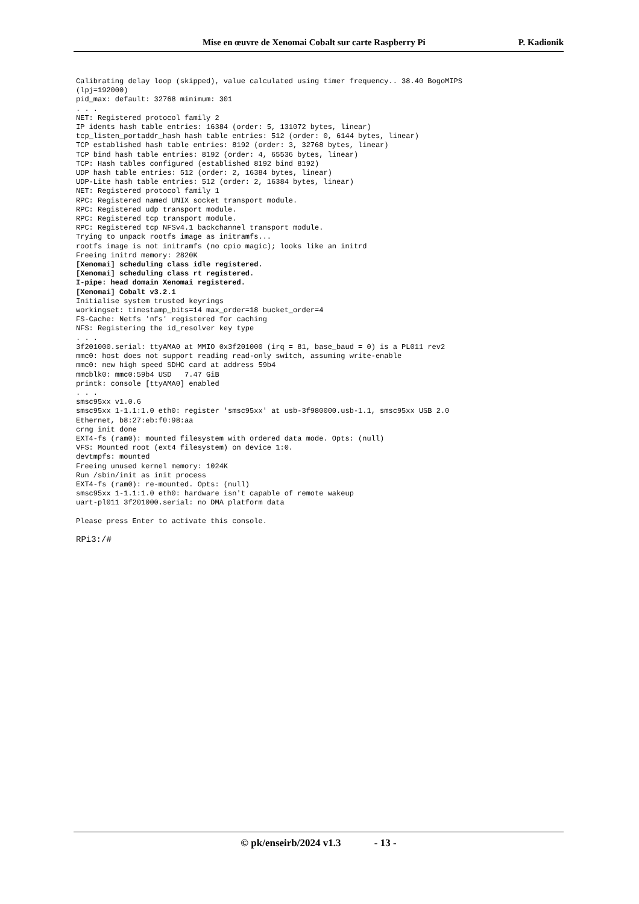Mise en œuvre de Xenomai Cobalt sur carte Raspberry Pi P. Kadionik
Calibrating delay loop (skipped), value calculated using timer frequency.. 38.40 BogoMIPS
(lpj=192000)
pid_max: default: 32768 minimum: 301
. . .
NET: Registered protocol family 2
IP idents hash table entries: 16384 (order: 5, 131072 bytes, linear)
tcp_listen_portaddr_hash hash table entries: 512 (order: 0, 6144 bytes, linear)
TCP established hash table entries: 8192 (order: 3, 32768 bytes, linear)
TCP bind hash table entries: 8192 (order: 4, 65536 bytes, linear)
TCP: Hash tables configured (established 8192 bind 8192)
UDP hash table entries: 512 (order: 2, 16384 bytes, linear)
UDP-Lite hash table entries: 512 (order: 2, 16384 bytes, linear)
NET: Registered protocol family 1
RPC: Registered named UNIX socket transport module.
RPC: Registered udp transport module.
RPC: Registered tcp transport module.
RPC: Registered tcp NFSv4.1 backchannel transport module.
Trying to unpack rootfs image as initramfs...
rootfs image is not initramfs (no cpio magic); looks like an initrd
Freeing initrd memory: 2820K
[Xenomai] scheduling class idle registered.
[Xenomai] scheduling class rt registered.
I-pipe: head domain Xenomai registered.
[Xenomai] Cobalt v3.2.1
Initialise system trusted keyrings
workingset: timestamp_bits=14 max_order=18 bucket_order=4
FS-Cache: Netfs 'nfs' registered for caching
NFS: Registering the id_resolver key type
. . .
3f201000.serial: ttyAMA0 at MMIO 0x3f201000 (irq = 81, base_baud = 0) is a PL011 rev2
mmc0: host does not support reading read-only switch, assuming write-enable
mmc0: new high speed SDHC card at address 59b4
mmcblk0: mmc0:59b4 USD   7.47 GiB
printk: console [ttyAMA0] enabled
. . .
smsc95xx v1.0.6
smsc95xx 1-1.1:1.0 eth0: register 'smsc95xx' at usb-3f980000.usb-1.1, smsc95xx USB 2.0
Ethernet, b8:27:eb:f0:98:aa
crng init done
EXT4-fs (ram0): mounted filesystem with ordered data mode. Opts: (null)
VFS: Mounted root (ext4 filesystem) on device 1:0.
devtmpfs: mounted
Freeing unused kernel memory: 1024K
Run /sbin/init as init process
EXT4-fs (ram0): re-mounted. Opts: (null)
smsc95xx 1-1.1:1.0 eth0: hardware isn't capable of remote wakeup
uart-pl011 3f201000.serial: no DMA platform data

Please press Enter to activate this console.

RPi3:/#
© pk/enseirb/2024 v1.3 - 13 -